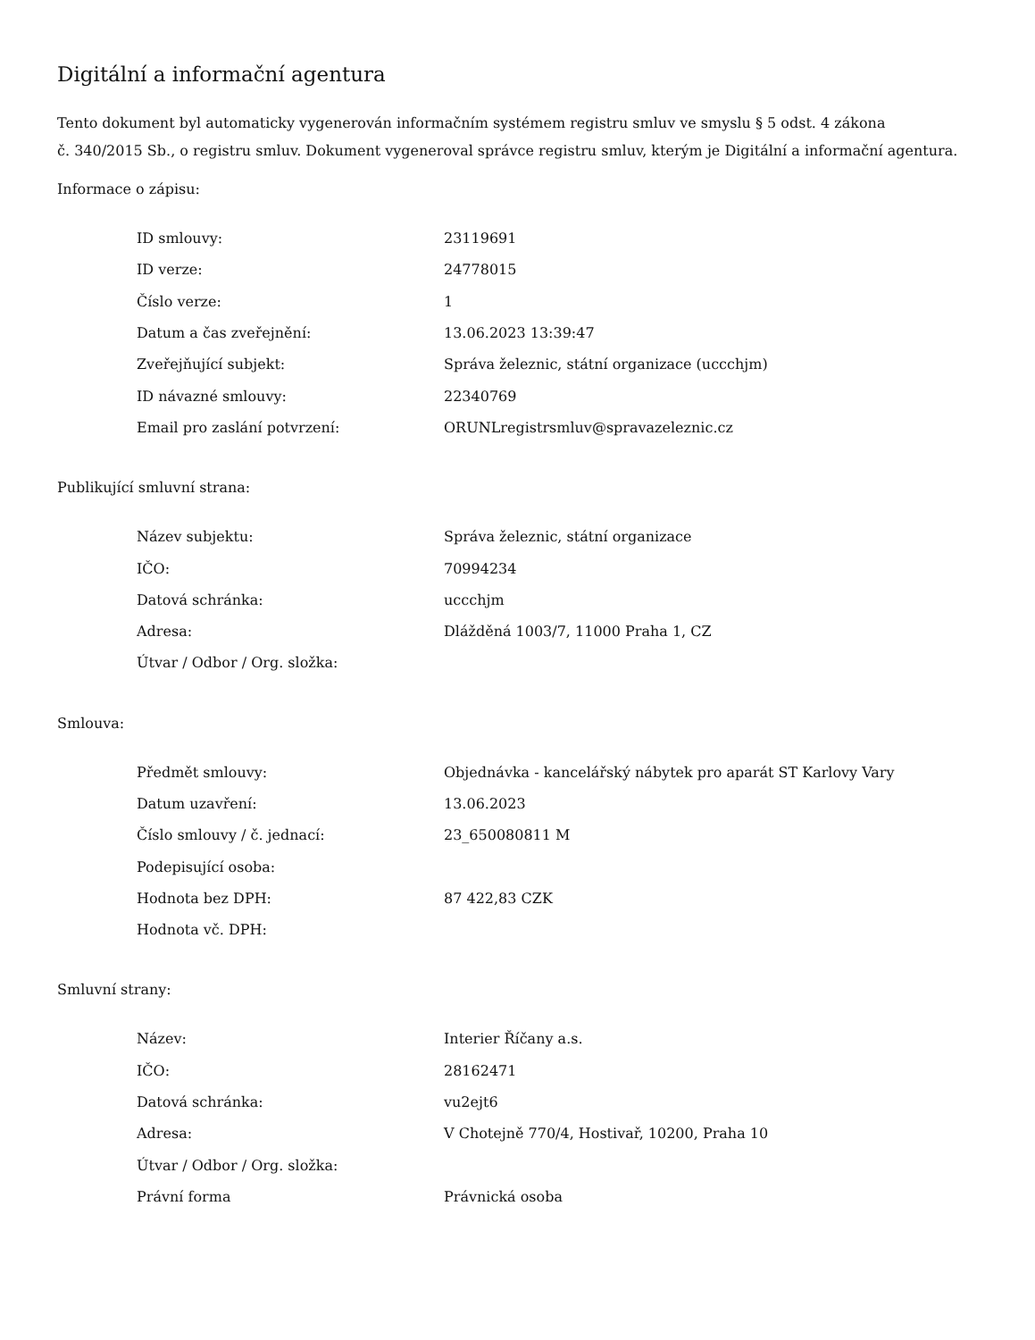Digitální a informační agentura
Tento dokument byl automaticky vygenerován informačním systémem registru smluv ve smyslu § 5 odst. 4 zákona
č. 340/2015 Sb., o registru smluv. Dokument vygeneroval správce registru smluv, kterým je Digitální a informační agentura.
Informace o zápisu:
| ID smlouvy: | 23119691 |
| ID verze: | 24778015 |
| Číslo verze: | 1 |
| Datum a čas zveřejnění: | 13.06.2023 13:39:47 |
| Zveřejňující subjekt: | Správa železnic, státní organizace (uccchjm) |
| ID návazné smlouvy: | 22340769 |
| Email pro zaslání potvrzení: | ORUNLregistrsmluv@spravazeleznic.cz |
Publikující smluvní strana:
| Název subjektu: | Správa železnic, státní organizace |
| IČO: | 70994234 |
| Datová schránka: | uccchjm |
| Adresa: | Dlážděná 1003/7, 11000 Praha 1, CZ |
| Útvar / Odbor / Org. složka: | |
Smlouva:
| Předmět smlouvy: | Objednávka - kancelářský nábytek pro aparát ST Karlovy Vary |
| Datum uzavření: | 13.06.2023 |
| Číslo smlouvy / č. jednací: | 23_650080811 M |
| Podepisující osoba: | |
| Hodnota bez DPH: | 87 422,83 CZK |
| Hodnota vč. DPH: | |
Smluvní strany:
| Název: | Interier Říčany a.s. |
| IČO: | 28162471 |
| Datová schránka: | vu2ejt6 |
| Adresa: | V Chotejně 770/4, Hostivař, 10200, Praha 10 |
| Útvar / Odbor / Org. složka: | |
| Právní forma | Právnická osoba |